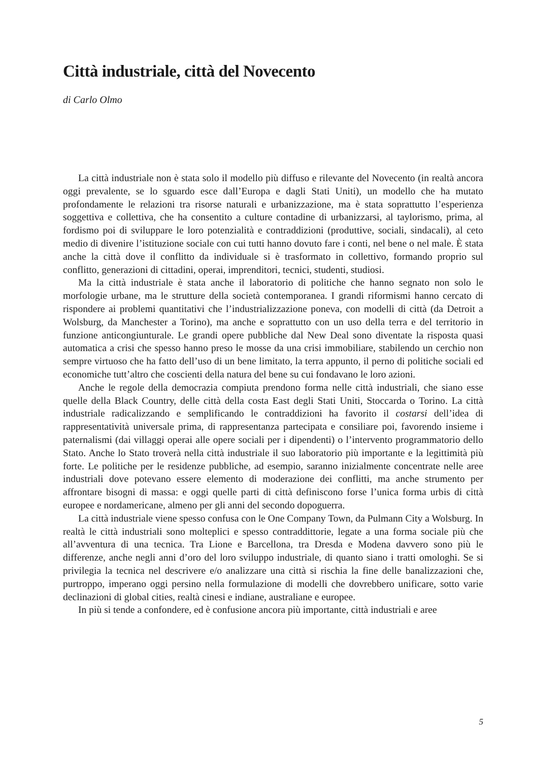Città industriale, città del Novecento
di Carlo Olmo
La città industriale non è stata solo il modello più diffuso e rilevante del Novecento (in realtà ancora oggi prevalente, se lo sguardo esce dall’Europa e dagli Stati Uniti), un modello che ha mutato profondamente le relazioni tra risorse naturali e urbanizzazione, ma è stata soprattutto l’esperienza soggettiva e collettiva, che ha consentito a culture contadine di urbanizzarsi, al taylorismo, prima, al fordismo poi di sviluppare le loro potenzialità e contraddizioni (produttive, sociali, sindacali), al ceto medio di divenire l’istituzione sociale con cui tutti hanno dovuto fare i conti, nel bene o nel male. È stata anche la città dove il conflitto da individuale si è trasformato in collettivo, formando proprio sul conflitto, generazioni di cittadini, operai, imprenditori, tecnici, studenti, studiosi.
Ma la città industriale è stata anche il laboratorio di politiche che hanno segnato non solo le morfologie urbane, ma le strutture della società contemporanea. I grandi riformismi hanno cercato di rispondere ai problemi quantitativi che l’industrializzazione poneva, con modelli di città (da Detroit a Wolsburg, da Manchester a Torino), ma anche e soprattutto con un uso della terra e del territorio in funzione anticongiunturale. Le grandi opere pubbliche dal New Deal sono diventate la risposta quasi automatica a crisi che spesso hanno preso le mosse da una crisi immobiliare, stabilendo un cerchio non sempre virtuoso che ha fatto dell’uso di un bene limitato, la terra appunto, il perno di politiche sociali ed economiche tutt’altro che coscienti della natura del bene su cui fondavano le loro azioni.
Anche le regole della democrazia compiuta prendono forma nelle città industriali, che siano esse quelle della Black Country, delle città della costa East degli Stati Uniti, Stoccarda o Torino. La città industriale radicalizzando e semplificando le contraddizioni ha favorito il costarsi dell’idea di rappresentatività universale prima, di rappresentanza partecipata e consiliare poi, favorendo insieme i paternalismi (dai villaggi operai alle opere sociali per i dipendenti) o l’intervento programmatorio dello Stato. Anche lo Stato troverà nella città industriale il suo laboratorio più importante e la legittimità più forte. Le politiche per le residenze pubbliche, ad esempio, saranno inizialmente concentrate nelle aree industriali dove potevano essere elemento di moderazione dei conflitti, ma anche strumento per affrontare bisogni di massa: e oggi quelle parti di città definiscono forse l’unica forma urbis di città europee e nordamericane, almeno per gli anni del secondo dopoguerra.
La città industriale viene spesso confusa con le One Company Town, da Pulmann City a Wolsburg. In realtà le città industriali sono molteplici e spesso contraddittorie, legate a una forma sociale più che all’avventura di una tecnica. Tra Lione e Barcellona, tra Dresda e Modena davvero sono più le differenze, anche negli anni d’oro del loro sviluppo industriale, di quanto siano i tratti omologhi. Se si privilegia la tecnica nel descrivere e/o analizzare una città si rischia la fine delle banalizzazioni che, purtroppo, imperano oggi persino nella formulazione di modelli che dovrebbero unificare, sotto varie declinazioni di global cities, realtà cinesi e indiane, australiane e europee.
In più si tende a confondere, ed è confusione ancora più importante, città industriali e aree
5